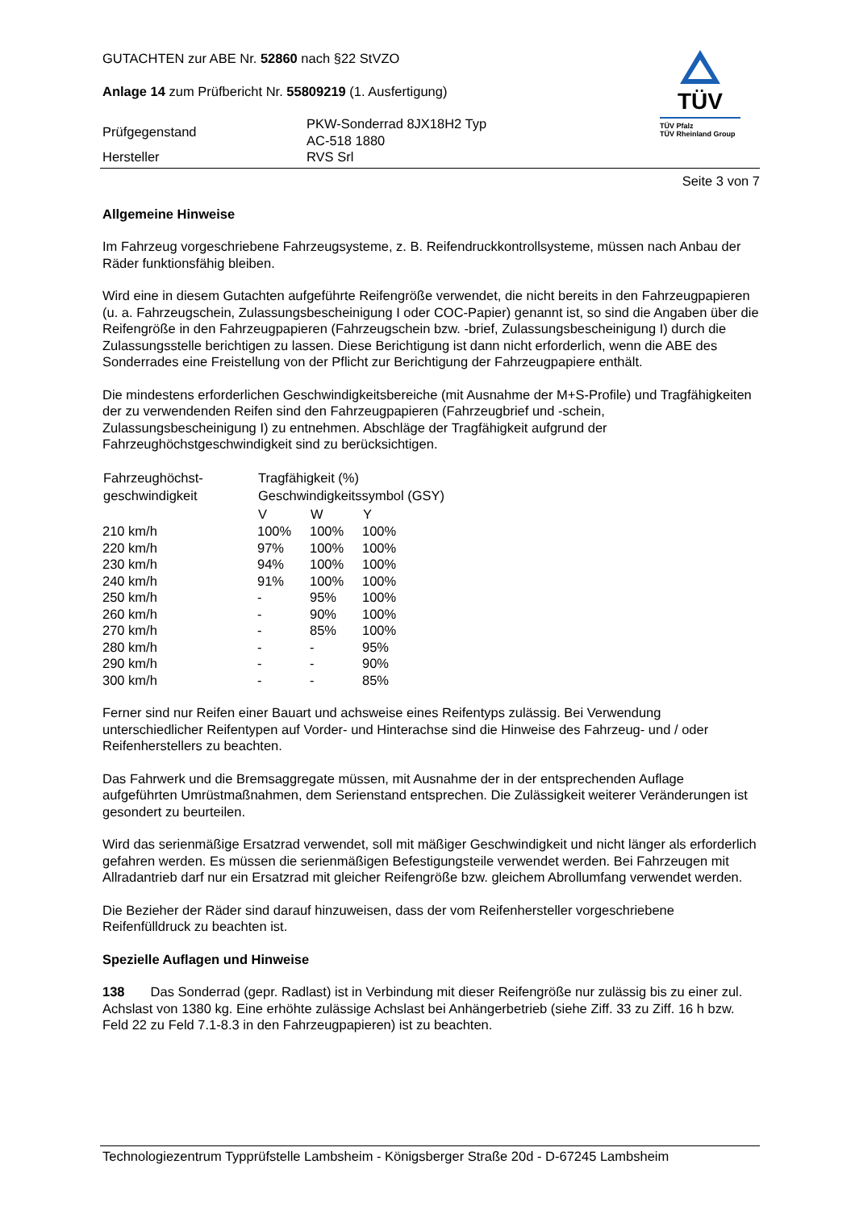GUTACHTEN zur ABE Nr. 52860 nach §22 StVZO
Anlage 14 zum Prüfbericht Nr. 55809219 (1. Ausfertigung)
| Prüfgegenstand | PKW-Sonderrad 8JX18H2 Typ AC-518 1880 |
| Hersteller | RVS Srl |
TÜV
TÜV Pfalz
TÜV Rheinland Group
Seite 3 von 7
Allgemeine Hinweise
Im Fahrzeug vorgeschriebene Fahrzeugsysteme, z. B. Reifendruckkontrollsysteme, müssen nach Anbau der Räder funktionsfähig bleiben.
Wird eine in diesem Gutachten aufgeführte Reifengröße verwendet, die nicht bereits in den Fahrzeugpapieren (u. a. Fahrzeugschein, Zulassungsbescheinigung I oder COC-Papier) genannt ist, so sind die Angaben über die Reifengröße in den Fahrzeugpapieren (Fahrzeugschein bzw. -brief, Zulassungsbescheinigung I) durch die Zulassungsstelle berichtigen zu lassen. Diese Berichtigung ist dann nicht erforderlich, wenn die ABE des Sonderrades eine Freistellung von der Pflicht zur Berichtigung der Fahrzeugpapiere enthält.
Die mindestens erforderlichen Geschwindigkeitsbereiche (mit Ausnahme der M+S-Profile) und Tragfähigkeiten der zu verwendenden Reifen sind den Fahrzeugpapieren (Fahrzeugbrief und -schein, Zulassungsbescheinigung I) zu entnehmen. Abschläge der Tragfähigkeit aufgrund der Fahrzeughöchstgeschwindigkeit sind zu berücksichtigen.
| Fahrzeughöchst- | Tragfähigkeit (%) | | |
| --- | --- | --- | --- |
| geschwindigkeit | Geschwindigkeitssymbol (GSY) | | |
| | V | W | Y |
| 210 km/h | 100% | 100% | 100% |
| 220 km/h | 97% | 100% | 100% |
| 230 km/h | 94% | 100% | 100% |
| 240 km/h | 91% | 100% | 100% |
| 250 km/h | - | 95% | 100% |
| 260 km/h | - | 90% | 100% |
| 270 km/h | - | 85% | 100% |
| 280 km/h | - | - | 95% |
| 290 km/h | - | - | 90% |
| 300 km/h | - | - | 85% |
Ferner sind nur Reifen einer Bauart und achsweise eines Reifentyps zulässig. Bei Verwendung unterschiedlicher Reifentypen auf Vorder- und Hinterachse sind die Hinweise des Fahrzeug- und / oder Reifenherstellers zu beachten.
Das Fahrwerk und die Bremsaggregate müssen, mit Ausnahme der in der entsprechenden Auflage aufgeführten Umrüstmaßnahmen, dem Serienstand entsprechen. Die Zulässigkeit weiterer Veränderungen ist gesondert zu beurteilen.
Wird das serienmäßige Ersatzrad verwendet, soll mit mäßiger Geschwindigkeit und nicht länger als erforderlich gefahren werden. Es müssen die serienmäßigen Befestigungsteile verwendet werden. Bei Fahrzeugen mit Allradantrieb darf nur ein Ersatzrad mit gleicher Reifengröße bzw. gleichem Abrollumfang verwendet werden.
Die Bezieher der Räder sind darauf hinzuweisen, dass der vom Reifenhersteller vorgeschriebene Reifenfülldruck zu beachten ist.
Spezielle Auflagen und Hinweise
138 Das Sonderrad (gepr. Radlast) ist in Verbindung mit dieser Reifengröße nur zulässig bis zu einer zul. Achslast von 1380 kg. Eine erhöhte zulässige Achslast bei Anhängerbetrieb (siehe Ziff. 33 zu Ziff. 16 h bzw. Feld 22 zu Feld 7.1-8.3 in den Fahrzeugpapieren) ist zu beachten.
Technologiezentrum Typprüfstelle Lambsheim - Königsberger Straße 20d - D-67245 Lambsheim